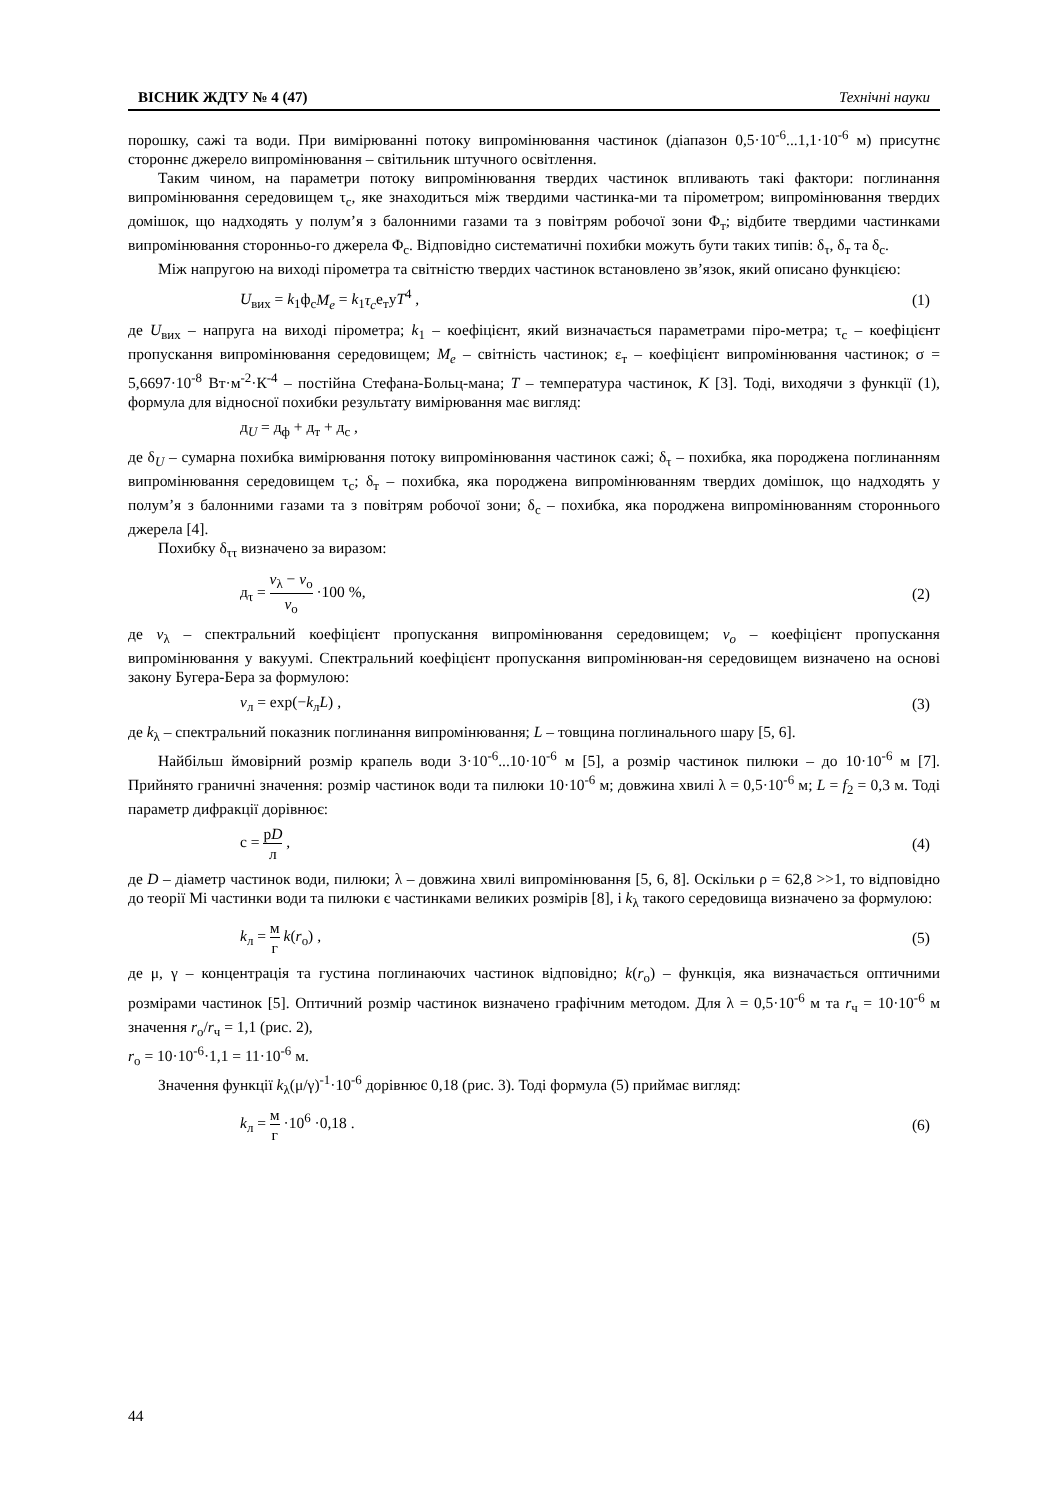ВІСНИК ЖДТУ № 4 (47) Технічні науки
порошку, сажі та води. При вимірюванні потоку випромінювання частинок (діапазон 0,5·10<sup>-6</sup>...1,1·10<sup>-6</sup> м) присутнє стороннє джерело випромінювання – світильник штучного освітлення.
Таким чином, на параметри потоку випромінювання твердих частинок впливають такі фактори: поглинання випромінювання середовищем τ<sub>с</sub>, яке знаходиться між твердими частинка-ми та пірометром; випромінювання твердих домішок, що надходять у полум’я з балонними газами та з повітрям робочої зони Φ<sub>т</sub>; відбите твердими частинками випромінювання сторонньо-го джерела Φ<sub>с</sub>. Відповідно систематичні похибки можуть бути таких типів: δ<sub>τ</sub>, δ<sub>т</sub> та δ<sub>с</sub>.
Між напругою на виході пірометра та світністю твердих частинок встановлено зв’язок, який описано функцією:
U<sub>вих</sub> = k<sub>1</sub>ф<sub>с</sub>M<sub>e</sub> = k<sub>1</sub>τ<sub>c</sub>е<sub>т</sub>уT<sup>4</sup> , (1)
де U<sub>вих</sub> – напруга на виході пірометра; k<sub>1</sub> – коефіцієнт, який визначається параметрами піро-метра; τ<sub>с</sub> – коефіцієнт пропускання випромінювання середовищем; M<sub>e</sub> – світність частинок; ε<sub>т</sub> – коефіцієнт випромінювання частинок; σ = 5,6697·10<sup>-8</sup> Вт·м<sup>-2</sup>·К<sup>-4</sup> – постійна Стефана-Больц-мана; T – температура частинок, К [3]. Тоді, виходячи з функції (1), формула для відносної похибки результату вимірювання має вигляд:
д<sub>U</sub> = д<sub>ф</sub> + д<sub>т</sub> + д<sub>с</sub> ,
де δ<sub>U</sub> – сумарна похибка вимірювання потоку випромінювання частинок сажі; δ<sub>τ</sub> – похибка, яка породжена поглинанням випромінювання середовищем τ<sub>с</sub>; δ<sub>т</sub> – похибка, яка породжена випромінюванням твердих домішок, що надходять у полум’я з балонними газами та з повітрям робочої зони; δ<sub>с</sub> – похибка, яка породжена випромінюванням стороннього джерела [4].
Похибку δ<sub>ττ</sub> визначено за виразом:
д<sub>τ</sub> = v<sub>λ</sub> − v<sub>о</sub> v<sub>о</sub> ·100 %, (2)
де v<sub>λ</sub> – спектральний коефіцієнт пропускання випромінювання середовищем; v<sub>o</sub> – коефіцієнт пропускання випромінювання у вакуумі. Спектральний коефіцієнт пропускання випромінюван-ня середовищем визначено на основі закону Бугера-Бера за формулою:
v<sub>л</sub> = exp(−k<sub>л</sub>L) , (3)
де k<sub>λ</sub> – спектральний показник поглинання випромінювання; L – товщина поглинального шару [5, 6].
Найбільш ймовірний розмір крапель води 3·10<sup>-6</sup>...10·10<sup>-6</sup> м [5], а розмір частинок пилюки – до 10·10<sup>-6</sup> м [7]. Прийнято граничні значення: розмір частинок води та пилюки 10·10<sup>-6</sup> м; довжина хвилі λ = 0,5·10<sup>-6</sup> м; L = f<sub>2</sub> = 0,3 м. Тоді параметр дифракції дорівнює:
с = рD л , (4)
де D – діаметр частинок води, пилюки; λ – довжина хвилі випромінювання [5, 6, 8]. Оскільки ρ = 62,8 >>1, то відповідно до теорії Мі частинки води та пилюки є частинками великих розмірів [8], і k<sub>λ</sub> такого середовища визначено за формулою:
k<sub>л</sub> = м г k(r<sub>о</sub>) , (5)
де μ, γ – концентрація та густина поглинаючих частинок відповідно; k(r<sub>о</sub>) – функція, яка визначається оптичними розмірами частинок [5]. Оптичний розмір частинок визначено графічним методом. Для λ = 0,5·10<sup>-6</sup> м та r<sub>ч</sub> = 10·10<sup>-6</sup> м значення r<sub>о</sub>/r<sub>ч</sub> = 1,1 (рис. 2),
r<sub>о</sub> = 10·10<sup>-6</sup>·1,1 = 11·10<sup>-6</sup> м.
Значення функції k<sub>λ</sub>(μ/γ)<sup>-1</sup>·10<sup>-6</sup> дорівнює 0,18 (рис. 3). Тоді формула (5) приймає вигляд:
k<sub>л</sub> = м г ·10<sup>6</sup> ·0,18 . (6)
44